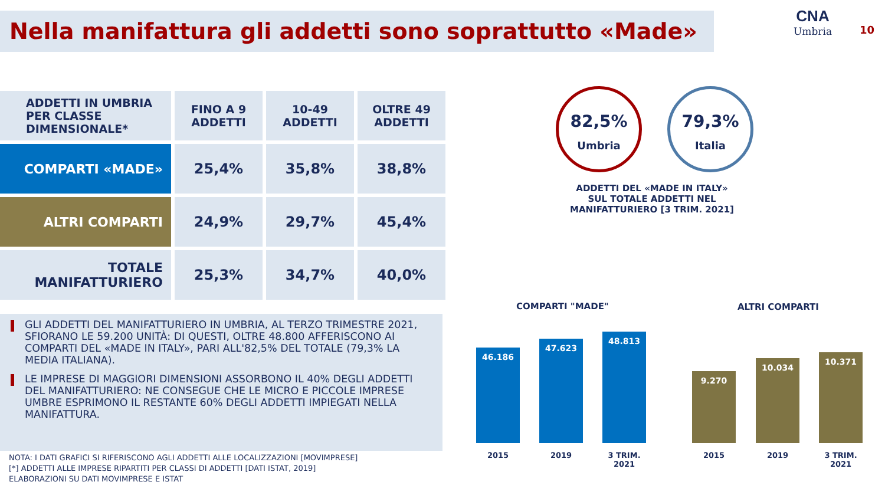Nella manifattura gli addetti sono soprattutto «Made»
CNA
Umbria
10
| ADDETTI IN UMBRIA PER CLASSE DIMENSIONALE* | FINO A 9 ADDETTI | 10-49 ADDETTI | OLTRE 49 ADDETTI |
| --- | --- | --- | --- |
| COMPARTI «MADE» | 25,4% | 35,8% | 38,8% |
| ALTRI COMPARTI | 24,9% | 29,7% | 45,4% |
| TOTALE MANIFATTURIERO | 25,3% | 34,7% | 40,0% |
GLI ADDETTI DEL MANIFATTURIERO IN UMBRIA, AL TERZO TRIMESTRE 2021, SFIORANO LE 59.200 UNITÀ: DI QUESTI, OLTRE 48.800 AFFERISCONO AI COMPARTI DEL «MADE IN ITALY», PARI ALL'82,5% DEL TOTALE (79,3% LA MEDIA ITALIANA).
LE IMPRESE DI MAGGIORI DIMENSIONI ASSORBONO IL 40% DEGLI ADDETTI DEL MANIFATTURIERO: NE CONSEGUE CHE LE MICRO E PICCOLE IMPRESE UMBRE ESPRIMONO IL RESTANTE 60% DEGLI ADDETTI IMPIEGATI NELLA MANIFATTURA.
NOTA: I DATI GRAFICI SI RIFERISCONO AGLI ADDETTI ALLE LOCALIZZAZIONI [MOVIMPRESE]
[*] ADDETTI ALLE IMPRESE RIPARTITI PER CLASSI DI ADDETTI [DATI ISTAT, 2019]
ELABORAZIONI SU DATI MOVIMPRESE E ISTAT
82,5%
Umbria
79,3%
Italia
ADDETTI DEL «MADE IN ITALY» SUL TOTALE ADDETTI NEL MANIFATTURIERO [3 TRIM. 2021]
COMPARTI "MADE" ALTRI COMPARTI
46.186
47.623
48.813
9.270
10.034
10.371
2015 2019
3 TRIM. 2021
2015 2019
3 TRIM. 2021